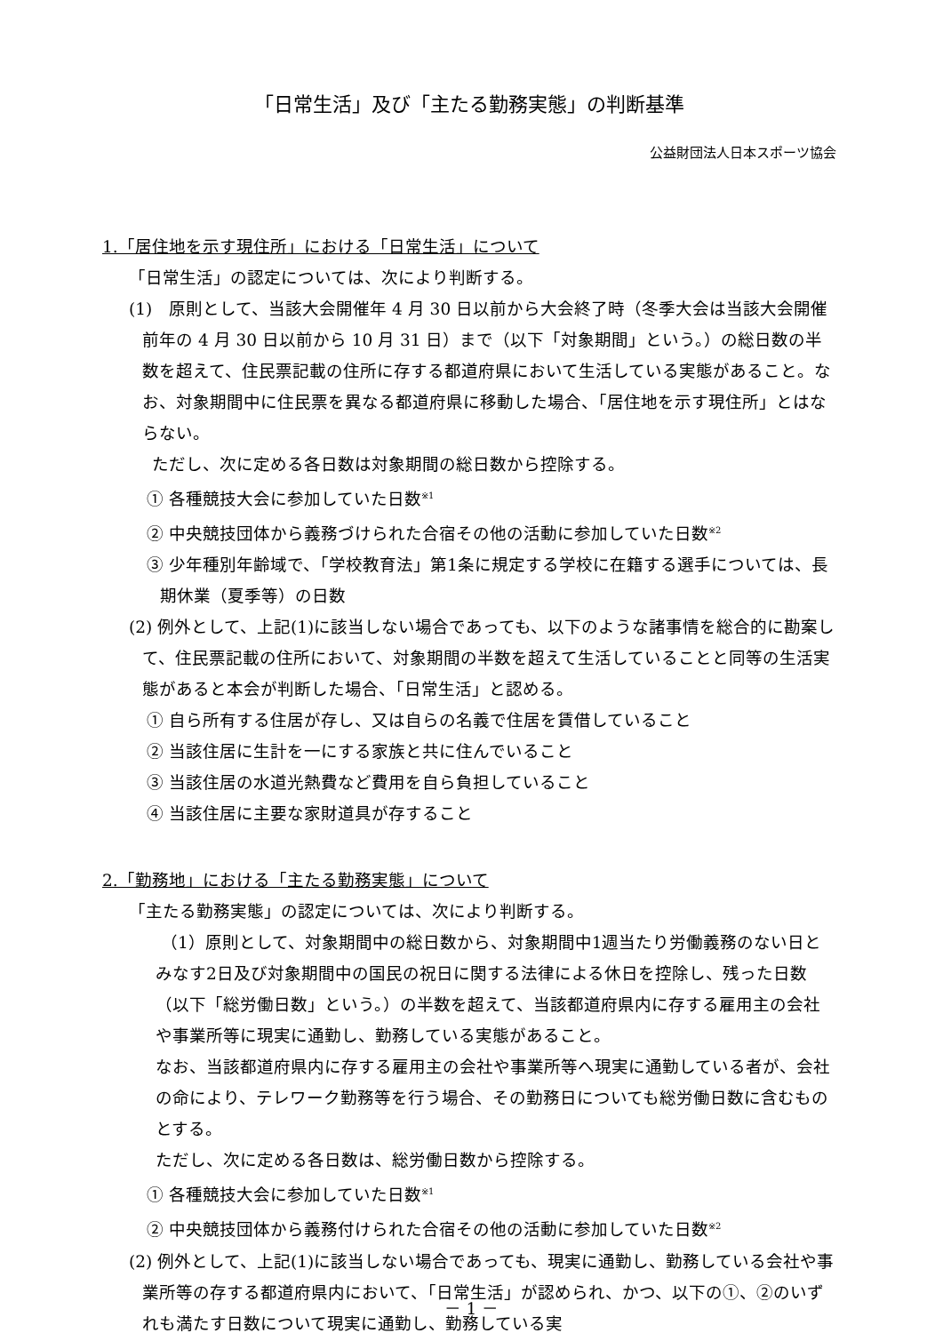「日常生活」及び「主たる勤務実態」の判断基準
公益財団法人日本スポーツ協会
1.「居住地を示す現住所」における「日常生活」について
「日常生活」の認定については、次により判断する。
(1)　原則として、当該大会開催年 4 月 30 日以前から大会終了時（冬季大会は当該大会開催前年の 4 月 30 日以前から 10 月 31 日）まで（以下「対象期間」という。）の総日数の半数を超えて、住民票記載の住所に存する都道府県において生活している実態があること。なお、対象期間中に住民票を異なる都道府県に移動した場合、「居住地を示す現住所」とはならない。
ただし、次に定める各日数は対象期間の総日数から控除する。
① 各種競技大会に参加していた日数<sup>※1</sup>
② 中央競技団体から義務づけられた合宿その他の活動に参加していた日数<sup>※2</sup>
③ 少年種別年齢域で、「学校教育法」第1条に規定する学校に在籍する選手については、長期休業（夏季等）の日数
(2) 例外として、上記(1)に該当しない場合であっても、以下のような諸事情を総合的に勘案して、住民票記載の住所において、対象期間の半数を超えて生活していることと同等の生活実態があると本会が判断した場合、「日常生活」と認める。
① 自ら所有する住居が存し、又は自らの名義で住居を賃借していること
② 当該住居に生計を一にする家族と共に住んでいること
③ 当該住居の水道光熱費など費用を自ら負担していること
④ 当該住居に主要な家財道具が存すること
2.「勤務地」における「主たる勤務実態」について
「主たる勤務実態」の認定については、次により判断する。
（1）原則として、対象期間中の総日数から、対象期間中1週当たり労働義務のない日とみなす2日及び対象期間中の国民の祝日に関する法律による休日を控除し、残った日数（以下「総労働日数」という。）の半数を超えて、当該都道府県内に存する雇用主の会社や事業所等に現実に通勤し、勤務している実態があること。
なお、当該都道府県内に存する雇用主の会社や事業所等へ現実に通勤している者が、会社の命により、テレワーク勤務等を行う場合、その勤務日についても総労働日数に含むものとする。
ただし、次に定める各日数は、総労働日数から控除する。
① 各種競技大会に参加していた日数<sup>※1</sup>
② 中央競技団体から義務付けられた合宿その他の活動に参加していた日数<sup>※2</sup>
(2) 例外として、上記(1)に該当しない場合であっても、現実に通勤し、勤務している会社や事業所等の存する都道府県内において、「日常生活」が認められ、かつ、以下の①、②のいずれも満たす日数について現実に通勤し、勤務している実
－ 1 －